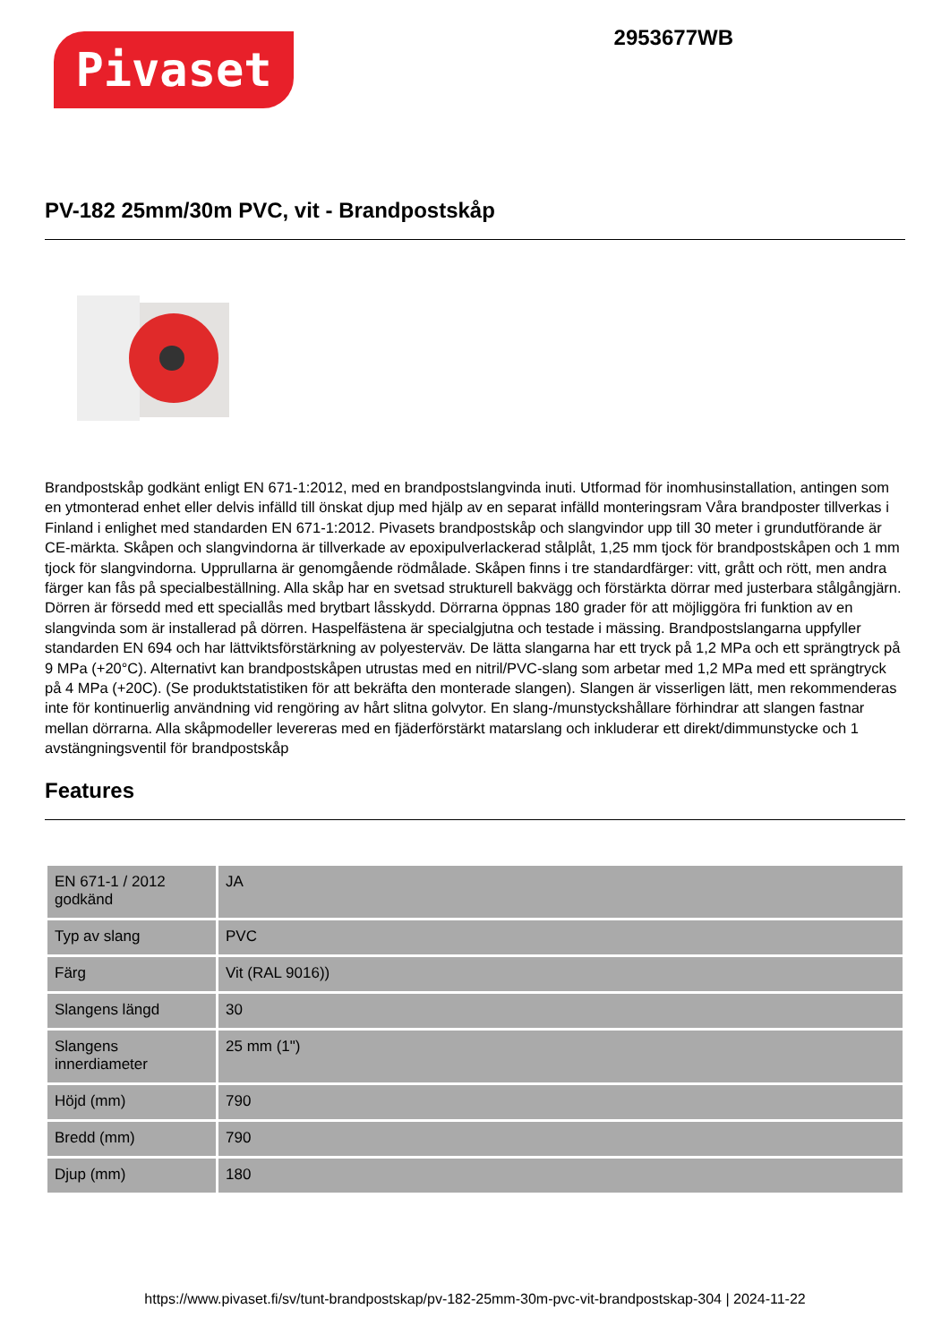Pivaset
2953677WB
PV-182 25mm/30m PVC, vit - Brandpostskåp
Brandpostskåp godkänt enligt EN 671-1:2012, med en brandpostslangvinda inuti. Utformad för inomhusinstallation, antingen som en ytmonterad enhet eller delvis infälld till önskat djup med hjälp av en separat infälld monteringsram Våra brandposter tillverkas i Finland i enlighet med standarden EN 671-1:2012. Pivasets brandpostskåp och slangvindor upp till 30 meter i grundutförande är CE-märkta. Skåpen och slangvindorna är tillverkade av epoxipulverlackerad stålplåt, 1,25 mm tjock för brandpostskåpen och 1 mm tjock för slangvindorna. Upprullarna är genomgående rödmålade. Skåpen finns i tre standardfärger: vitt, grått och rött, men andra färger kan fås på specialbeställning. Alla skåp har en svetsad strukturell bakvägg och förstärkta dörrar med justerbara stålgångjärn. Dörren är försedd med ett speciallås med brytbart låsskydd. Dörrarna öppnas 180 grader för att möjliggöra fri funktion av en slangvinda som är installerad på dörren. Haspelfästena är specialgjutna och testade i mässing. Brandpostslangarna uppfyller standarden EN 694 och har lättviktsförstärkning av polyesterväv. De lätta slangarna har ett tryck på 1,2 MPa och ett sprängtryck på 9 MPa (+20°C). Alternativt kan brandpostskåpen utrustas med en nitril/PVC-slang som arbetar med 1,2 MPa med ett sprängtryck på 4 MPa (+20C). (Se produktstatistiken för att bekräfta den monterade slangen). Slangen är visserligen lätt, men rekommenderas inte för kontinuerlig användning vid rengöring av hårt slitna golvytor. En slang-/munstyckshållare förhindrar att slangen fastnar mellan dörrarna. Alla skåpmodeller levereras med en fjäderförstärkt matarslang och inkluderar ett direkt/dimmunstycke och 1 avstängningsventil för brandpostskåp
Features
| EN 671-1 / 2012 godkänd | JA |
| Typ av slang | PVC |
| Färg | Vit (RAL 9016)) |
| Slangens längd | 30 |
| Slangens innerdiameter | 25 mm (1") |
| Höjd (mm) | 790 |
| Bredd (mm) | 790 |
| Djup (mm) | 180 |
https://www.pivaset.fi/sv/tunt-brandpostskap/pv-182-25mm-30m-pvc-vit-brandpostskap-304 | 2024-11-22